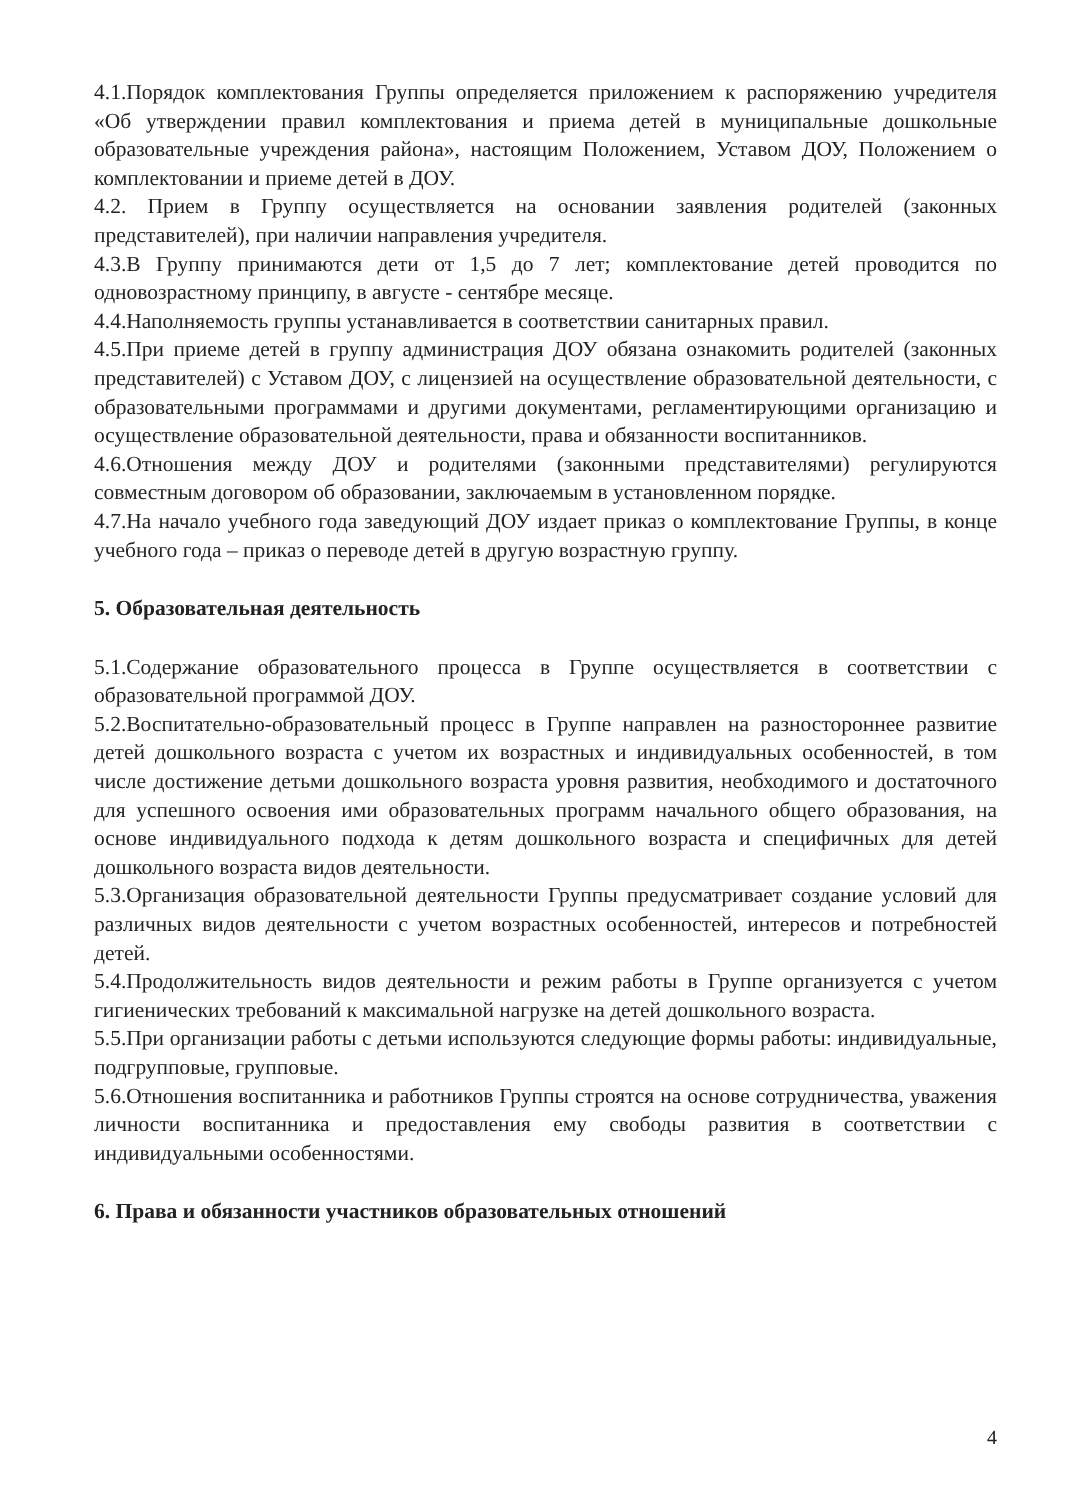4.1.Порядок комплектования Группы определяется приложением к распоряжению учредителя «Об утверждении правил комплектования и приема детей в муниципальные дошкольные образовательные учреждения района», настоящим Положением, Уставом ДОУ, Положением о комплектовании и приеме детей в ДОУ.
4.2. Прием в Группу осуществляется на основании заявления родителей (законных представителей), при наличии направления учредителя.
4.3.В Группу принимаются дети от 1,5 до 7 лет; комплектование детей проводится по одновозрастному принципу, в августе - сентябре месяце.
4.4.Наполняемость группы устанавливается в соответствии санитарных правил.
4.5.При приеме детей в группу администрация ДОУ обязана ознакомить родителей (законных представителей) с Уставом ДОУ, с лицензией на осуществление образовательной деятельности, с образовательными программами и другими документами, регламентирующими организацию и осуществление образовательной деятельности, права и обязанности воспитанников.
4.6.Отношения между ДОУ и родителями (законными представителями) регулируются совместным договором об образовании, заключаемым в установленном порядке.
4.7.На начало учебного года заведующий ДОУ издает приказ о комплектование Группы, в конце учебного года – приказ о переводе детей в другую возрастную группу.
5. Образовательная деятельность
5.1.Содержание образовательного процесса в Группе осуществляется в соответствии с образовательной программой ДОУ.
5.2.Воспитательно-образовательный процесс в Группе направлен на разностороннее развитие детей дошкольного возраста с учетом их возрастных и индивидуальных особенностей, в том числе достижение детьми дошкольного возраста уровня развития, необходимого и достаточного для успешного освоения ими образовательных программ начального общего образования, на основе индивидуального подхода к детям дошкольного возраста и специфичных для детей дошкольного возраста видов деятельности.
5.3.Организация образовательной деятельности Группы предусматривает создание условий для различных видов деятельности с учетом возрастных особенностей, интересов и потребностей детей.
5.4.Продолжительность видов деятельности и режим работы в Группе организуется с учетом гигиенических требований к максимальной нагрузке на детей дошкольного возраста.
5.5.При организации работы с детьми используются следующие формы работы: индивидуальные, подгрупповые, групповые.
5.6.Отношения воспитанника и работников Группы строятся на основе сотрудничества, уважения личности воспитанника и предоставления ему свободы развития в соответствии с индивидуальными особенностями.
6. Права и обязанности участников образовательных отношений
4